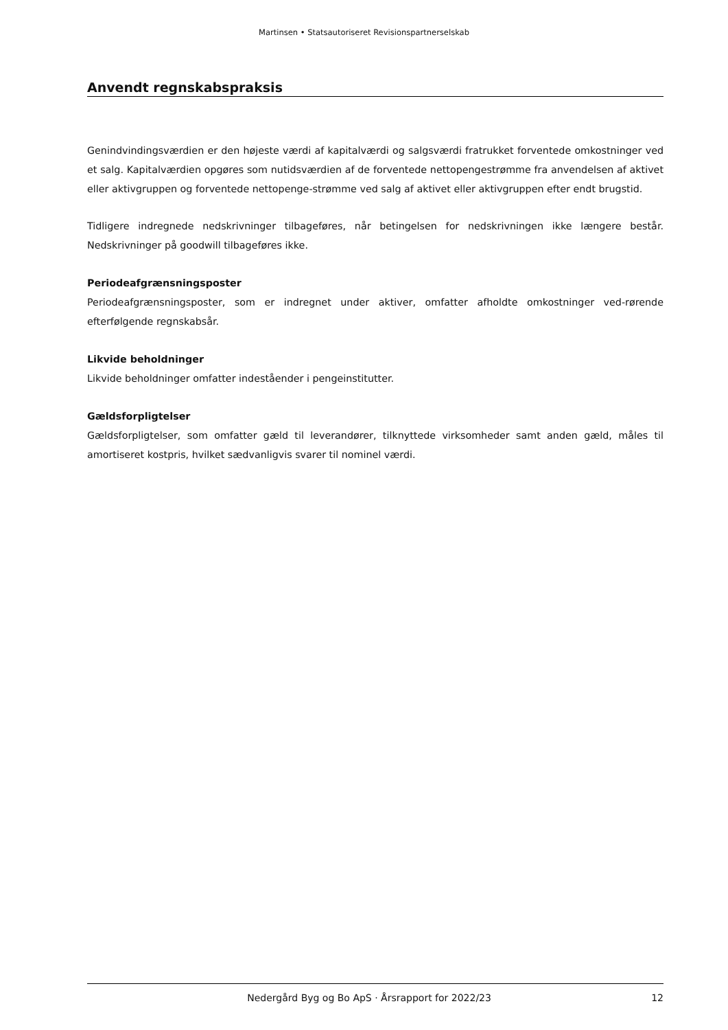Martinsen • Statsautoriseret Revisionspartnerselskab
Anvendt regnskabspraksis
Genindvindingsværdien er den højeste værdi af kapitalværdi og salgsværdi fratrukket forventede omkostninger ved et salg. Kapitalværdien opgøres som nutidsværdien af de forventede nettopengestrømme fra anvendelsen af aktivet eller aktivgruppen og forventede nettopenge-strømme ved salg af aktivet eller aktivgruppen efter endt brugstid.
Tidligere indregnede nedskrivninger tilbageføres, når betingelsen for nedskrivningen ikke længere består. Nedskrivninger på goodwill tilbageføres ikke.
Periodeafgrænsningsposter
Periodeafgrænsningsposter, som er indregnet under aktiver, omfatter afholdte omkostninger ved-rørende efterfølgende regnskabsår.
Likvide beholdninger
Likvide beholdninger omfatter indeståender i pengeinstitutter.
Gældsforpligtelser
Gældsforpligtelser, som omfatter gæld til leverandører, tilknyttede virksomheder samt anden gæld, måles til amortiseret kostpris, hvilket sædvanligvis svarer til nominel værdi.
Nedergård Byg og Bo ApS · Årsrapport for 2022/23 12